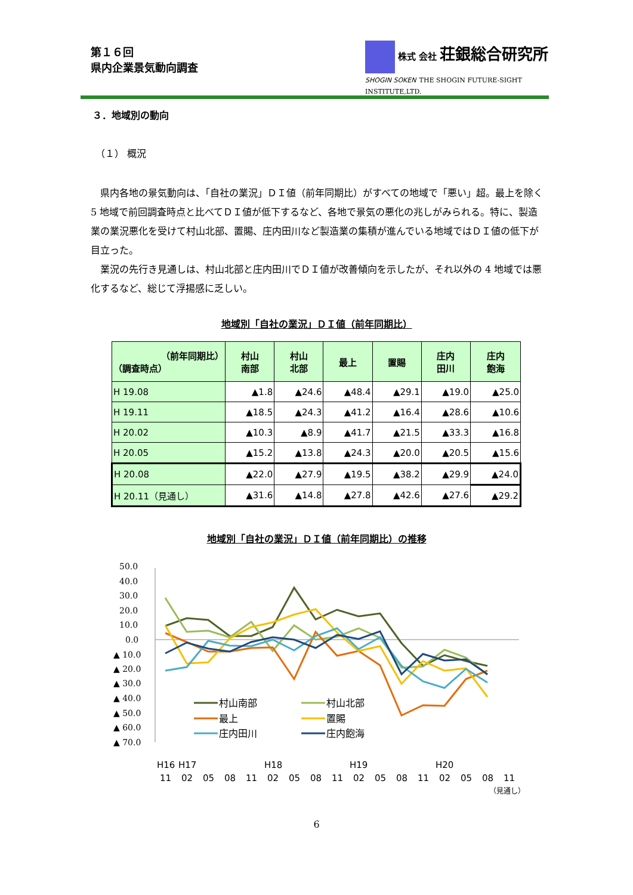第１６回
県内企業景気動向調査
株式 会社 荘銀総合研究所
SHOGIN SOKEN THE SHOGIN FUTURE-SIGHT INSTITUTE,LTD.
３．地域別の動向
（１） 概況
　県内各地の景気動向は、「自社の業況」ＤＩ値（前年同期比）がすべての地域で「悪い」超。最上を除く 5 地域で前回調査時点と比べてＤＩ値が低下するなど、各地で景気の悪化の兆しがみられる。特に、製造業の業況悪化を受けて村山北部、置賜、庄内田川など製造業の集積が進んでいる地域ではＤＩ値の低下が目立った。
　業況の先行き見通しは、村山北部と庄内田川でＤＩ値が改善傾向を示したが、それ以外の 4 地域では悪化するなど、総じて浮揚感に乏しい。
地域別「自社の業況」ＤＩ値（前年同期比）
| （前年同期比） （調査時点） | 村山 南部 | 村山 北部 | 最上 | 置賜 | 庄内 田川 | 庄内 飽海 |
| --- | --- | --- | --- | --- | --- | --- |
| H 19.08 | ▲1.8 | ▲24.6 | ▲48.4 | ▲29.1 | ▲19.0 | ▲25.0 |
| H 19.11 | ▲18.5 | ▲24.3 | ▲41.2 | ▲16.4 | ▲28.6 | ▲10.6 |
| H 20.02 | ▲10.3 | ▲8.9 | ▲41.7 | ▲21.5 | ▲33.3 | ▲16.8 |
| H 20.05 | ▲15.2 | ▲13.8 | ▲24.3 | ▲20.0 | ▲20.5 | ▲15.6 |
| H 20.08 | ▲22.0 | ▲27.9 | ▲19.5 | ▲38.2 | ▲29.9 | ▲24.0 |
| H 20.11（見通し） | ▲31.6 | ▲14.8 | ▲27.8 | ▲42.6 | ▲27.6 | ▲29.2 |
地域別「自社の業況」ＤＩ値（前年同期比）の推移
50.0
40.0
30.0
20.0
10.0
0.0
▲ 10.0
▲ 20.0
▲ 30.0
▲ 40.0
▲ 50.0
▲ 60.0
▲ 70.0
村山南部
村山北部
最上
置賜
庄内田川
庄内飽海
H16
H17
H18
H19
H20
11
02
05
08
11
02
05
08
11
02
05
08
11
02
05
08
11
（見通し）
6